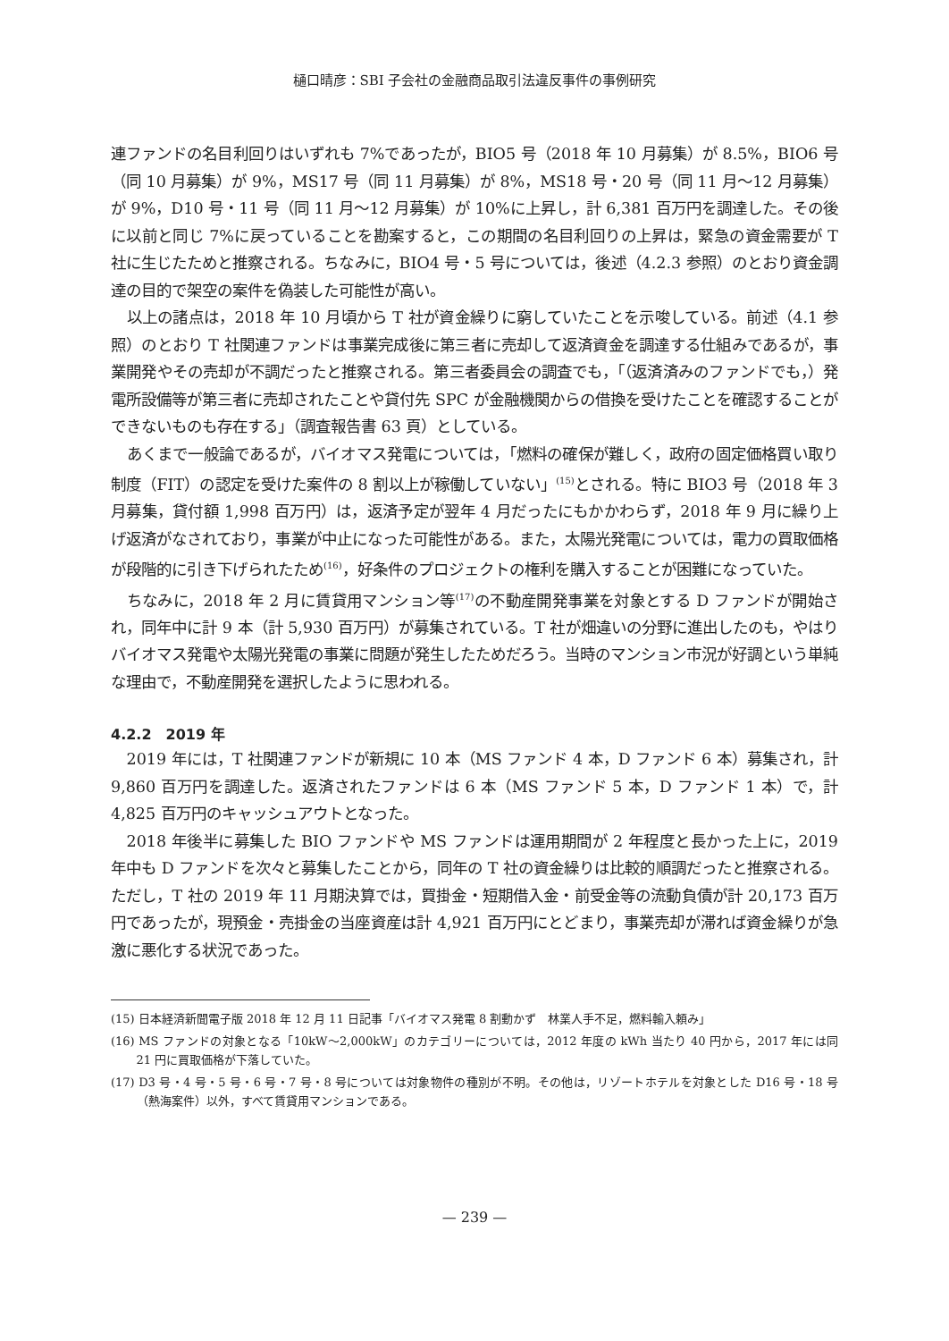樋口晴彦：SBI 子会社の金融商品取引法違反事件の事例研究
連ファンドの名目利回りはいずれも 7%であったが，BIO5 号（2018 年 10 月募集）が 8.5%，BIO6 号（同 10 月募集）が 9%，MS17 号（同 11 月募集）が 8%，MS18 号・20 号（同 11 月〜12 月募集）が 9%，D10 号・11 号（同 11 月〜12 月募集）が 10%に上昇し，計 6,381 百万円を調達した。その後に以前と同じ 7%に戻っていることを勘案すると，この期間の名目利回りの上昇は，緊急の資金需要が T 社に生じたためと推察される。ちなみに，BIO4 号・5 号については，後述（4.2.3 参照）のとおり資金調達の目的で架空の案件を偽装した可能性が高い。
以上の諸点は，2018 年 10 月頃から T 社が資金繰りに窮していたことを示唆している。前述（4.1 参照）のとおり T 社関連ファンドは事業完成後に第三者に売却して返済資金を調達する仕組みであるが，事業開発やその売却が不調だったと推察される。第三者委員会の調査でも，「（返済済みのファンドでも，）発電所設備等が第三者に売却されたことや貸付先 SPC が金融機関からの借換を受けたことを確認することができないものも存在する」（調査報告書 63 頁）としている。
あくまで一般論であるが，バイオマス発電については，「燃料の確保が難しく，政府の固定価格買い取り制度（FIT）の認定を受けた案件の 8 割以上が稼働していない」<sup>(15)</sup>とされる。特に BIO3 号（2018 年 3 月募集，貸付額 1,998 百万円）は，返済予定が翌年 4 月だったにもかかわらず，2018 年 9 月に繰り上げ返済がなされており，事業が中止になった可能性がある。また，太陽光発電については，電力の買取価格が段階的に引き下げられたため<sup>(16)</sup>，好条件のプロジェクトの権利を購入することが困難になっていた。
ちなみに，2018 年 2 月に賃貸用マンション等<sup>(17)</sup>の不動産開発事業を対象とする D ファンドが開始され，同年中に計 9 本（計 5,930 百万円）が募集されている。T 社が畑違いの分野に進出したのも，やはりバイオマス発電や太陽光発電の事業に問題が発生したためだろう。当時のマンション市況が好調という単純な理由で，不動産開発を選択したように思われる。
4.2.2　2019 年
2019 年には，T 社関連ファンドが新規に 10 本（MS ファンド 4 本，D ファンド 6 本）募集され，計 9,860 百万円を調達した。返済されたファンドは 6 本（MS ファンド 5 本，D ファンド 1 本）で，計 4,825 百万円のキャッシュアウトとなった。
2018 年後半に募集した BIO ファンドや MS ファンドは運用期間が 2 年程度と長かった上に，2019 年中も D ファンドを次々と募集したことから，同年の T 社の資金繰りは比較的順調だったと推察される。ただし，T 社の 2019 年 11 月期決算では，買掛金・短期借入金・前受金等の流動負債が計 20,173 百万円であったが，現預金・売掛金の当座資産は計 4,921 百万円にとどまり，事業売却が滞れば資金繰りが急激に悪化する状況であった。
(15) 日本経済新聞電子版 2018 年 12 月 11 日記事「バイオマス発電 8 割動かず　林業人手不足，燃料輸入頼み」
(16) MS ファンドの対象となる「10kW〜2,000kW」のカテゴリーについては，2012 年度の kWh 当たり 40 円から，2017 年には同 21 円に買取価格が下落していた。
(17) D3 号・4 号・5 号・6 号・7 号・8 号については対象物件の種別が不明。その他は，リゾートホテルを対象とした D16 号・18 号（熱海案件）以外，すべて賃貸用マンションである。
— 239 —